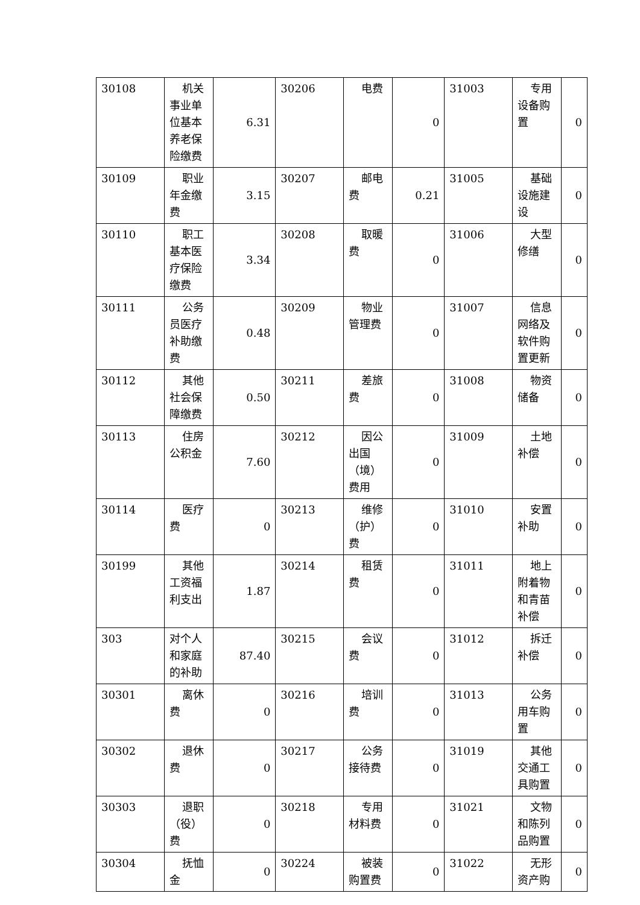| 30108 | 机关事业单位基本养老保险缴费 | 6.31 | 30206 | 电费 | 0 | 31003 | 专用设备购置 | 0 |
| 30109 | 职业年金缴费 | 3.15 | 30207 | 邮电费 | 0.21 | 31005 | 基础设施建设 | 0 |
| 30110 | 职工基本医疗保险缴费 | 3.34 | 30208 | 取暖费 | 0 | 31006 | 大型修缮 | 0 |
| 30111 | 公务员医疗补助缴费 | 0.48 | 30209 | 物业管理费 | 0 | 31007 | 信息网络及软件购置更新 | 0 |
| 30112 | 其他社会保障缴费 | 0.50 | 30211 | 差旅费 | 0 | 31008 | 物资储备 | 0 |
| 30113 | 住房公积金 | 7.60 | 30212 | 因公出国（境）费用 | 0 | 31009 | 土地补偿 | 0 |
| 30114 | 医疗费 | 0 | 30213 | 维修（护）费 | 0 | 31010 | 安置补助 | 0 |
| 30199 | 其他工资福利支出 | 1.87 | 30214 | 租赁费 | 0 | 31011 | 地上附着物和青苗补偿 | 0 |
| 303 | 对个人和家庭的补助 | 87.40 | 30215 | 会议费 | 0 | 31012 | 拆迁补偿 | 0 |
| 30301 | 离休费 | 0 | 30216 | 培训费 | 0 | 31013 | 公务用车购置 | 0 |
| 30302 | 退休费 | 0 | 30217 | 公务接待费 | 0 | 31019 | 其他交通工具购置 | 0 |
| 30303 | 退职（役）费 | 0 | 30218 | 专用材料费 | 0 | 31021 | 文物和陈列品购置 | 0 |
| 30304 | 抚恤金 | 0 | 30224 | 被装购置费 | 0 | 31022 | 无形资产购 | 0 |